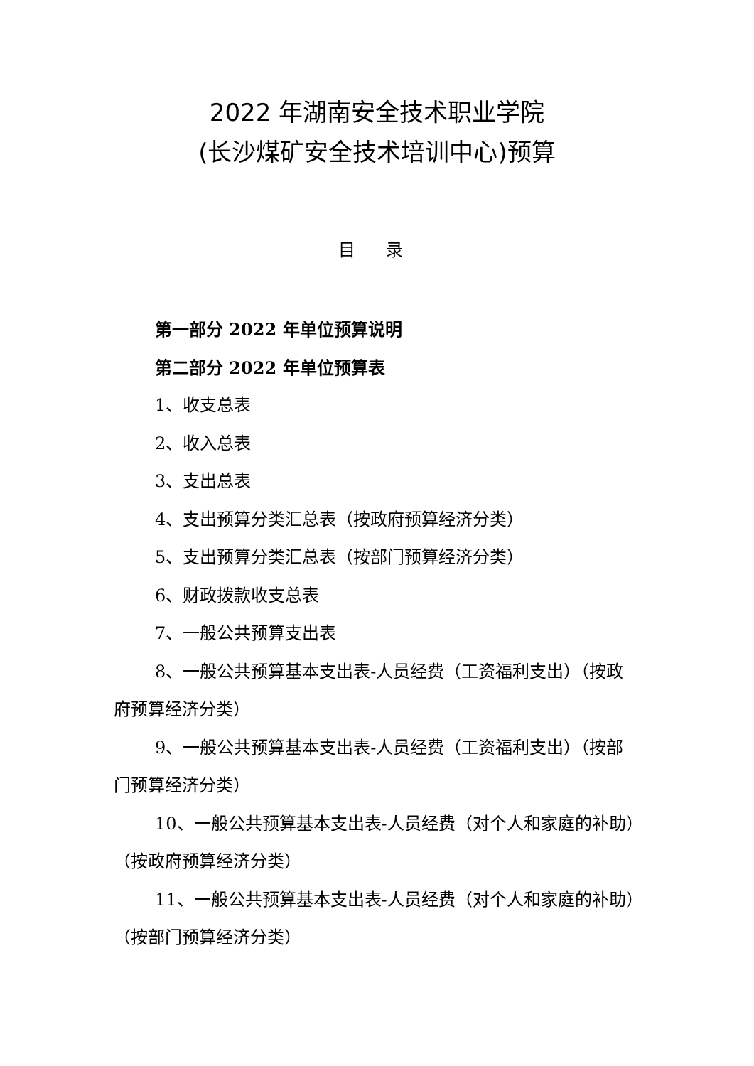2022 年湖南安全技术职业学院
(长沙煤矿安全技术培训中心)预算
目 录
第一部分 2022 年单位预算说明
第二部分 2022 年单位预算表
1、收支总表
2、收入总表
3、支出总表
4、支出预算分类汇总表（按政府预算经济分类）
5、支出预算分类汇总表（按部门预算经济分类）
6、财政拨款收支总表
7、一般公共预算支出表
8、一般公共预算基本支出表-人员经费（工资福利支出）（按政府预算经济分类）
9、一般公共预算基本支出表-人员经费（工资福利支出）（按部门预算经济分类）
10、一般公共预算基本支出表-人员经费（对个人和家庭的补助）（按政府预算经济分类）
11、一般公共预算基本支出表-人员经费（对个人和家庭的补助）（按部门预算经济分类）